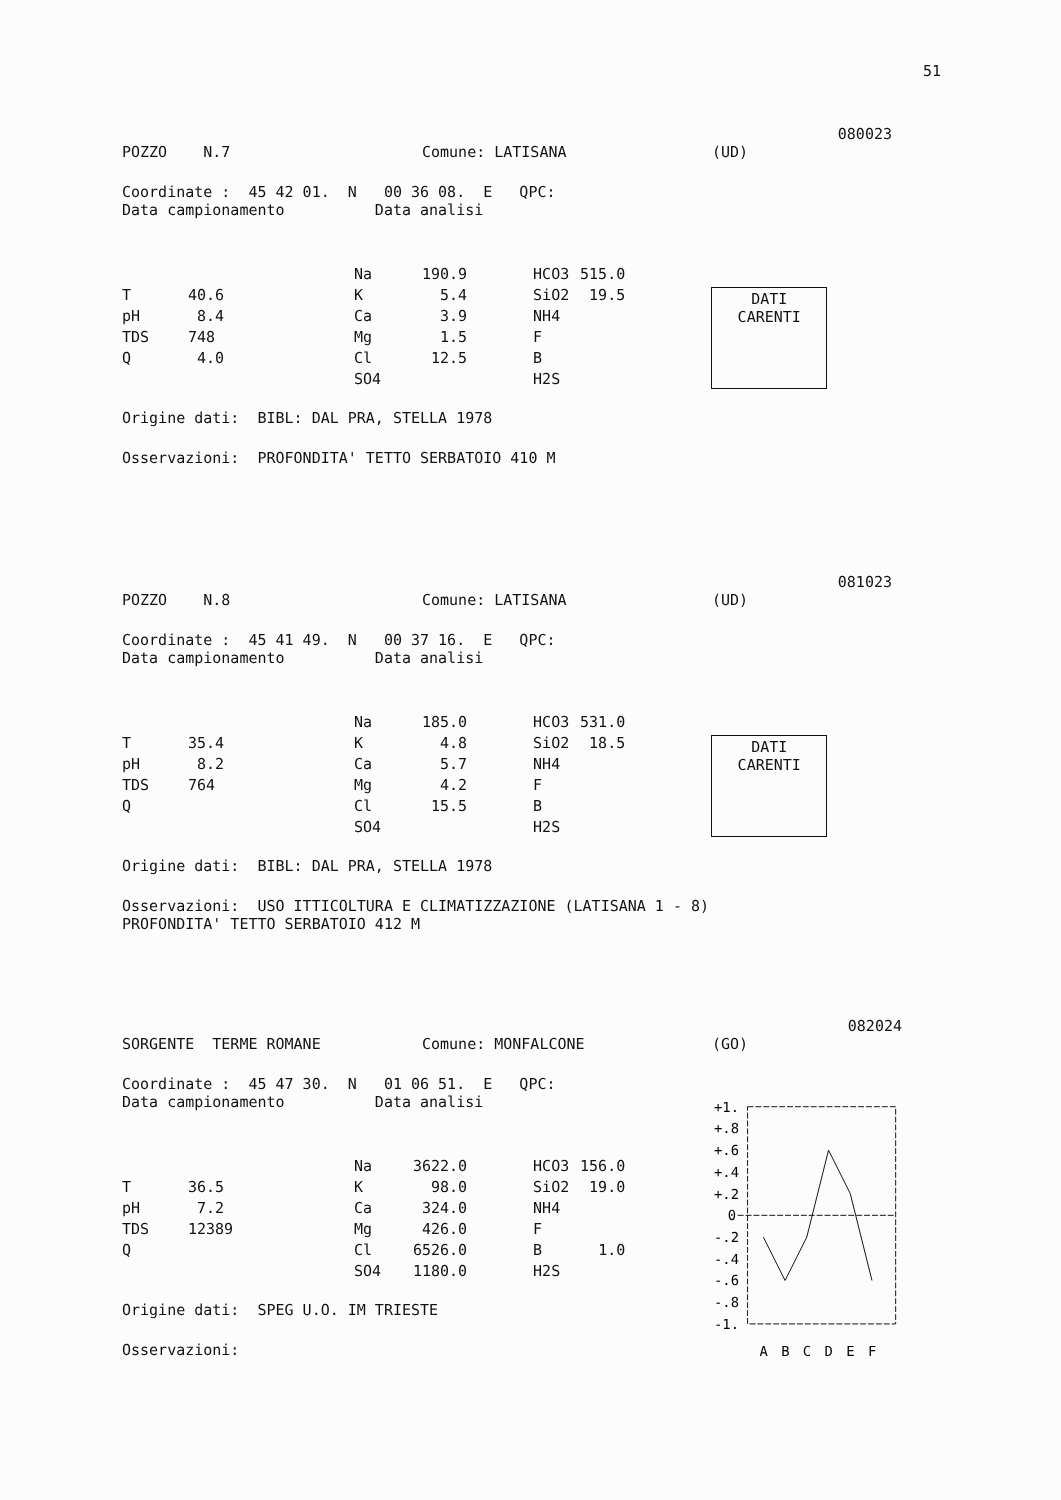51
080023
POZZO N.7 Comune: LATISANA (UD)
Coordinate : 45 42 01. N 00 36 08. E QPC:
Data campionamento Data analisi
| | | Na | 190.9 | HCO3 | 515.0 |
| T | 40.6 | K | 5.4 | SiO2 | 19.5 |
| pH | 8.4 | Ca | 3.9 | NH4 | |
| TDS | 748 | Mg | 1.5 | F | |
| Q | 4.0 | Cl | 12.5 | B | |
| | | SO4 | | H2S | |
DATI
CARENTI
Origine dati: BIBL: DAL PRA, STELLA 1978
Osservazioni: PROFONDITA' TETTO SERBATOIO 410 M
081023
POZZO N.8 Comune: LATISANA (UD)
Coordinate : 45 41 49. N 00 37 16. E QPC:
Data campionamento Data analisi
| | | Na | 185.0 | HCO3 | 531.0 |
| T | 35.4 | K | 4.8 | SiO2 | 18.5 |
| pH | 8.2 | Ca | 5.7 | NH4 | |
| TDS | 764 | Mg | 4.2 | F | |
| Q | | Cl | 15.5 | B | |
| | | SO4 | | H2S | |
DATI
CARENTI
Origine dati: BIBL: DAL PRA, STELLA 1978
Osservazioni: USO ITTICOLTURA E CLIMATIZZAZIONE (LATISANA 1 - 8)
PROFONDITA' TETTO SERBATOIO 412 M
082024
SORGENTE TERME ROMANE Comune: MONFALCONE (GO)
Coordinate : 45 47 30. N 01 06 51. E QPC:
Data campionamento Data analisi
| | | Na | 3622.0 | HCO3 | 156.0 |
| T | 36.5 | K | 98.0 | SiO2 | 19.0 |
| pH | 7.2 | Ca | 324.0 | NH4 | |
| TDS | 12389 | Mg | 426.0 | F | |
| Q | | Cl | 6526.0 | B | 1.0 |
| | | SO4 | 1180.0 | H2S | |
Origine dati: SPEG U.O. IM TRIESTE
Osservazioni:
+1.
+.8
+.6
+.4
+.2
0
-.2
-.4
-.6
-.8
-1.
A
B
C
D
E
F